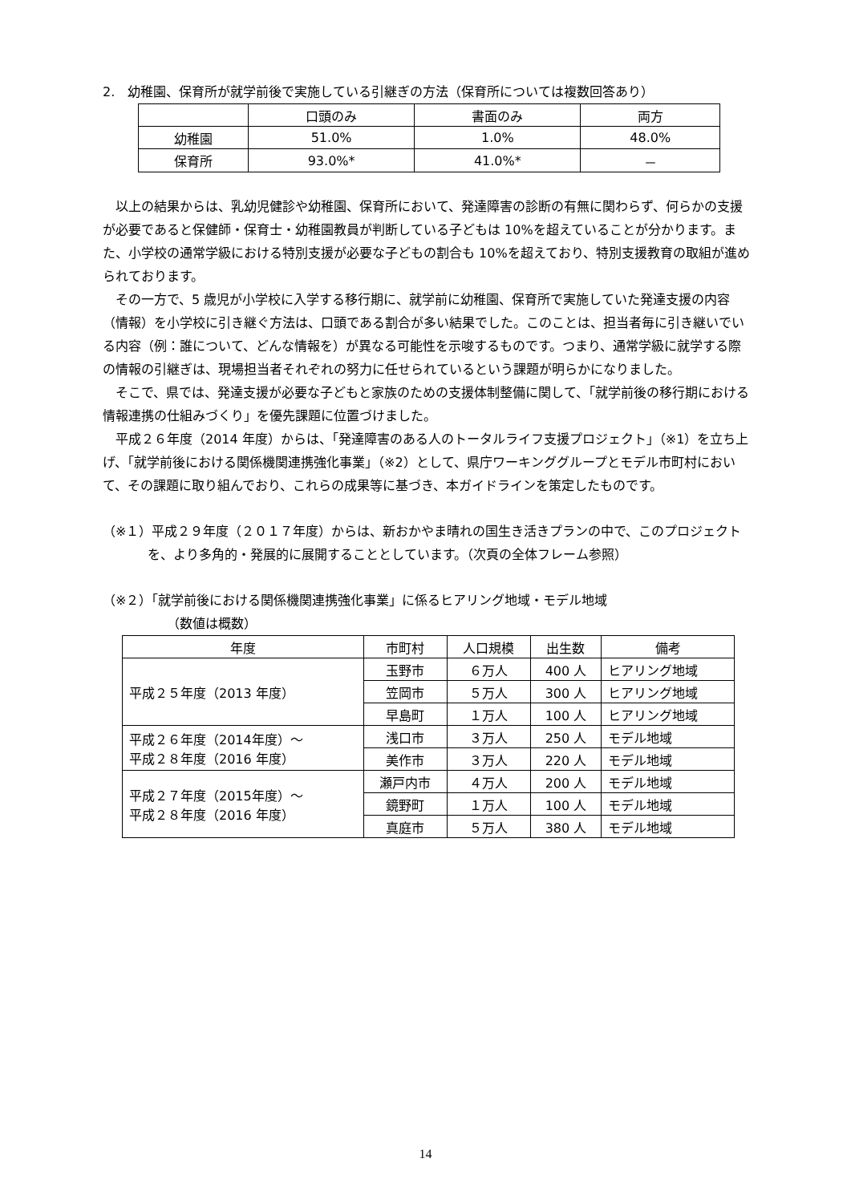2.　幼稚園、保育所が就学前後で実施している引継ぎの方法（保育所については複数回答あり）
| | 口頭のみ | 書面のみ | 両方 |
| --- | --- | --- | --- |
| 幼稚園 | 51.0% | 1.0% | 48.0% |
| 保育所 | 93.0%* | 41.0%* | － |
以上の結果からは、乳幼児健診や幼稚園、保育所において、発達障害の診断の有無に関わらず、何らかの支援が必要であると保健師・保育士・幼稚園教員が判断している子どもは 10%を超えていることが分かります。また、小学校の通常学級における特別支援が必要な子どもの割合も 10%を超えており、特別支援教育の取組が進められております。
その一方で、5 歳児が小学校に入学する移行期に、就学前に幼稚園、保育所で実施していた発達支援の内容（情報）を小学校に引き継ぐ方法は、口頭である割合が多い結果でした。このことは、担当者毎に引き継いでいる内容（例：誰について、どんな情報を）が異なる可能性を示唆するものです。つまり、通常学級に就学する際の情報の引継ぎは、現場担当者それぞれの努力に任せられているという課題が明らかになりました。
そこで、県では、発達支援が必要な子どもと家族のための支援体制整備に関して、「就学前後の移行期における情報連携の仕組みづくり」を優先課題に位置づけました。
平成２６年度（2014 年度）からは、「発達障害のある人のトータルライフ支援プロジェクト」（※1）を立ち上げ、「就学前後における関係機関連携強化事業」（※2）として、県庁ワーキンググループとモデル市町村において、その課題に取り組んでおり、これらの成果等に基づき、本ガイドラインを策定したものです。
（※１）平成２９年度（２０１７年度）からは、新おかやま晴れの国生き活きプランの中で、このプロジェクトを、より多角的・発展的に展開することとしています。（次頁の全体フレーム参照）
（※２）「就学前後における関係機関連携強化事業」に係るヒアリング地域・モデル地域
（数値は概数）
| 年度 | 市町村 | 人口規模 | 出生数 | 備考 |
| --- | --- | --- | --- | --- |
| 平成２５年度（2013 年度） | 玉野市 | ６万人 | 400 人 | ヒアリング地域 |
| | 笠岡市 | ５万人 | 300 人 | ヒアリング地域 |
| | 早島町 | １万人 | 100 人 | ヒアリング地域 |
| 平成２６年度（2014年度）～ 平成２８年度（2016 年度） | 浅口市 | ３万人 | 250 人 | モデル地域 |
| | 美作市 | ３万人 | 220 人 | モデル地域 |
| 平成２７年度（2015年度）～ 平成２８年度（2016 年度） | 瀬戸内市 | ４万人 | 200 人 | モデル地域 |
| | 鏡野町 | １万人 | 100 人 | モデル地域 |
| | 真庭市 | ５万人 | 380 人 | モデル地域 |
14